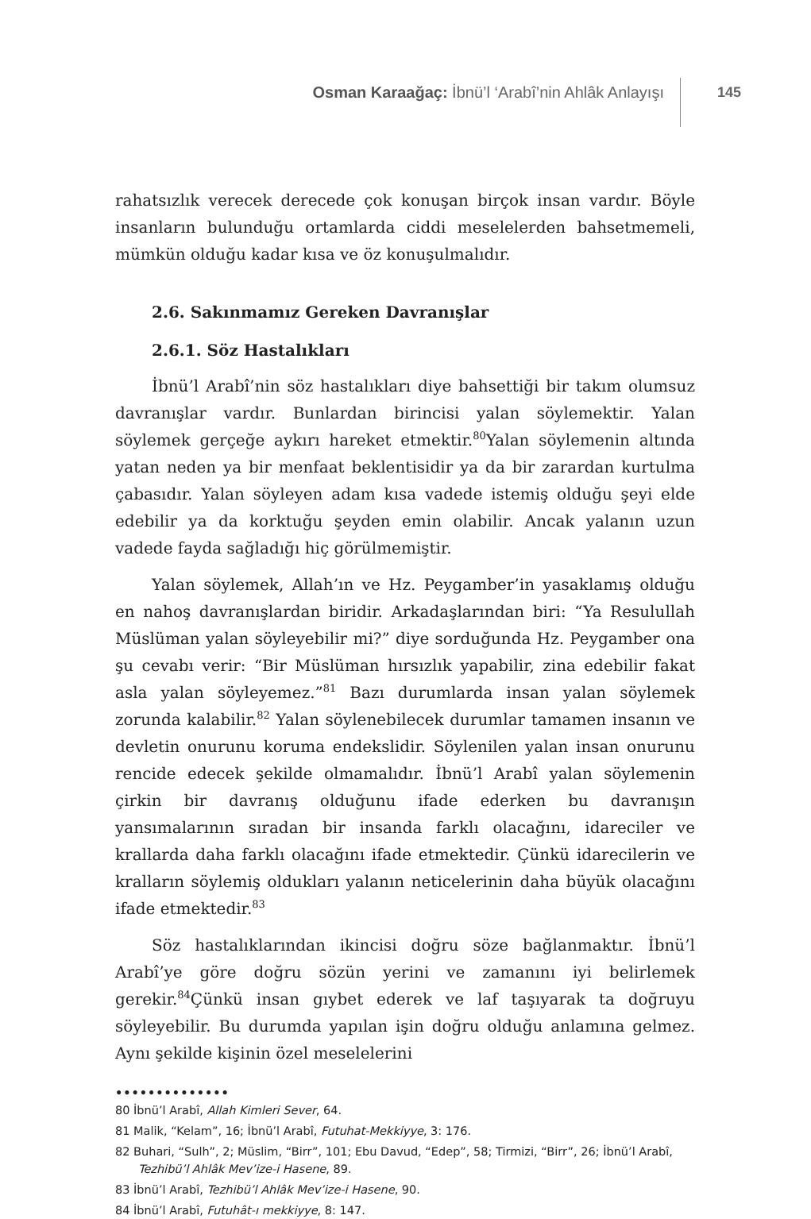Osman Karaağaç: İbnü’l ‘Arabî’nin Ahlâk Anlayışı
145
rahatsızlık verecek derecede çok konuşan birçok insan vardır. Böyle insanların bulunduğu ortamlarda ciddi meselelerden bahsetmemeli, mümkün olduğu kadar kısa ve öz konuşulmalıdır.
2.6. Sakınmamız Gereken Davranışlar
2.6.1. Söz Hastalıkları
İbnü’l Arabî’nin söz hastalıkları diye bahsettiği bir takım olumsuz davranışlar vardır. Bunlardan birincisi yalan söylemektir. Yalan söylemek gerçeğe aykırı hareket etmektir.<sup>80</sup>Yalan söylemenin altında yatan neden ya bir menfaat beklentisidir ya da bir zarardan kurtulma çabasıdır. Yalan söyleyen adam kısa vadede istemiş olduğu şeyi elde edebilir ya da korktuğu şeyden emin olabilir. Ancak yalanın uzun vadede fayda sağladığı hiç görülmemiştir.
Yalan söylemek, Allah’ın ve Hz. Peygamber’in yasaklamış olduğu en nahoş davranışlardan biridir. Arkadaşlarından biri: “Ya Resulullah Müslüman yalan söyleyebilir mi?” diye sorduğunda Hz. Peygamber ona şu cevabı verir: “Bir Müslüman hırsızlık yapabilir, zina edebilir fakat asla yalan söyleyemez.”<sup>81</sup> Bazı durumlarda insan yalan söylemek zorunda kalabilir.<sup>82</sup> Yalan söylenebilecek durumlar tamamen insanın ve devletin onurunu koruma endekslidir. Söylenilen yalan insan onurunu rencide edecek şekilde olmamalıdır. İbnü’l Arabî yalan söylemenin çirkin bir davranış olduğunu ifade ederken bu davranışın yansımalarının sıradan bir insanda farklı olacağını, idareciler ve krallarda daha farklı olacağını ifade etmektedir. Çünkü idarecilerin ve kralların söylemiş oldukları yalanın neticelerinin daha büyük olacağını ifade etmektedir.<sup>83</sup>
Söz hastalıklarından ikincisi doğru söze bağlanmaktır. İbnü’l Arabî’ye göre doğru sözün yerini ve zamanını iyi belirlemek gerekir.<sup>84</sup>Çünkü insan gıybet ederek ve laf taşıyarak ta doğruyu söyleyebilir. Bu durumda yapılan işin doğru olduğu anlamına gelmez. Aynı şekilde kişinin özel meselelerini
••••••••••••••
80 İbnü’l Arabî, Allah Kimleri Sever, 64.
81 Malik, “Kelam”, 16; İbnü’l Arabî, Futuhat-Mekkiyye, 3: 176.
82 Buhari, “Sulh”, 2; Müslim, “Birr”, 101; Ebu Davud, “Edep”, 58; Tirmizi, “Birr”, 26; İbnü’l Arabî, Tezhibü’l Ahlâk Mev’ize-i Hasene, 89.
83 İbnü’l Arabî, Tezhibü’l Ahlâk Mev’ize-i Hasene, 90.
84 İbnü’l Arabî, Futuhât-ı mekkiyye, 8: 147.